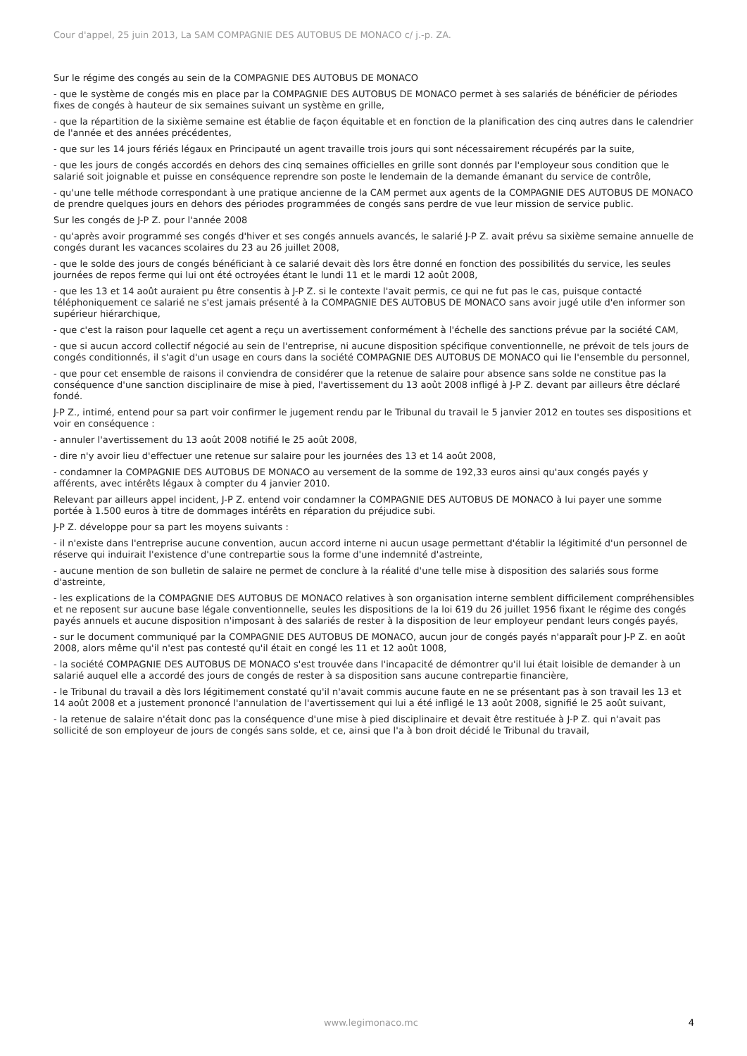Cour d'appel, 25 juin 2013, La SAM COMPAGNIE DES AUTOBUS DE MONACO c/ j.-p. ZA.
Sur le régime des congés au sein de la COMPAGNIE DES AUTOBUS DE MONACO
- que le système de congés mis en place par la COMPAGNIE DES AUTOBUS DE MONACO permet à ses salariés de bénéficier de périodes fixes de congés à hauteur de six semaines suivant un système en grille,
- que la répartition de la sixième semaine est établie de façon équitable et en fonction de la planification des cinq autres dans le calendrier de l'année et des années précédentes,
- que sur les 14 jours fériés légaux en Principauté un agent travaille trois jours qui sont nécessairement récupérés par la suite,
- que les jours de congés accordés en dehors des cinq semaines officielles en grille sont donnés par l'employeur sous condition que le salarié soit joignable et puisse en conséquence reprendre son poste le lendemain de la demande émanant du service de contrôle,
- qu'une telle méthode correspondant à une pratique ancienne de la CAM permet aux agents de la COMPAGNIE DES AUTOBUS DE MONACO de prendre quelques jours en dehors des périodes programmées de congés sans perdre de vue leur mission de service public.
Sur les congés de J-P Z. pour l'année 2008
- qu'après avoir programmé ses congés d'hiver et ses congés annuels avancés, le salarié J-P Z. avait prévu sa sixième semaine annuelle de congés durant les vacances scolaires du 23 au 26 juillet 2008,
- que le solde des jours de congés bénéficiant à ce salarié devait dès lors être donné en fonction des possibilités du service, les seules journées de repos ferme qui lui ont été octroyées étant le lundi 11 et le mardi 12 août 2008,
- que les 13 et 14 août auraient pu être consentis à J-P Z. si le contexte l'avait permis, ce qui ne fut pas le cas, puisque contacté téléphoniquement ce salarié ne s'est jamais présenté à la COMPAGNIE DES AUTOBUS DE MONACO sans avoir jugé utile d'en informer son supérieur hiérarchique,
- que c'est la raison pour laquelle cet agent a reçu un avertissement conformément à l'échelle des sanctions prévue par la société CAM,
- que si aucun accord collectif négocié au sein de l'entreprise, ni aucune disposition spécifique conventionnelle, ne prévoit de tels jours de congés conditionnés, il s'agit d'un usage en cours dans la société COMPAGNIE DES AUTOBUS DE MONACO qui lie l'ensemble du personnel,
- que pour cet ensemble de raisons il conviendra de considérer que la retenue de salaire pour absence sans solde ne constitue pas la conséquence d'une sanction disciplinaire de mise à pied, l'avertissement du 13 août 2008 infligé à J-P Z. devant par ailleurs être déclaré fondé.
J-P Z., intimé, entend pour sa part voir confirmer le jugement rendu par le Tribunal du travail le 5 janvier 2012 en toutes ses dispositions et voir en conséquence :
- annuler l'avertissement du 13 août 2008 notifié le 25 août 2008,
- dire n'y avoir lieu d'effectuer une retenue sur salaire pour les journées des 13 et 14 août 2008,
- condamner la COMPAGNIE DES AUTOBUS DE MONACO au versement de la somme de 192,33 euros ainsi qu'aux congés payés y afférents, avec intérêts légaux à compter du 4 janvier 2010.
Relevant par ailleurs appel incident, J-P Z. entend voir condamner la COMPAGNIE DES AUTOBUS DE MONACO à lui payer une somme portée à 1.500 euros à titre de dommages intérêts en réparation du préjudice subi.
J-P Z. développe pour sa part les moyens suivants :
- il n'existe dans l'entreprise aucune convention, aucun accord interne ni aucun usage permettant d'établir la légitimité d'un personnel de réserve qui induirait l'existence d'une contrepartie sous la forme d'une indemnité d'astreinte,
- aucune mention de son bulletin de salaire ne permet de conclure à la réalité d'une telle mise à disposition des salariés sous forme d'astreinte,
- les explications de la COMPAGNIE DES AUTOBUS DE MONACO relatives à son organisation interne semblent difficilement compréhensibles et ne reposent sur aucune base légale conventionnelle, seules les dispositions de la loi 619 du 26 juillet 1956 fixant le régime des congés payés annuels et aucune disposition n'imposant à des salariés de rester à la disposition de leur employeur pendant leurs congés payés,
- sur le document communiqué par la COMPAGNIE DES AUTOBUS DE MONACO, aucun jour de congés payés n'apparaît pour J-P Z. en août 2008, alors même qu'il n'est pas contesté qu'il était en congé les 11 et 12 août 1008,
- la société COMPAGNIE DES AUTOBUS DE MONACO s'est trouvée dans l'incapacité de démontrer qu'il lui était loisible de demander à un salarié auquel elle a accordé des jours de congés de rester à sa disposition sans aucune contrepartie financière,
- le Tribunal du travail a dès lors légitimement constaté qu'il n'avait commis aucune faute en ne se présentant pas à son travail les 13 et 14 août 2008 et a justement prononcé l'annulation de l'avertissement qui lui a été infligé le 13 août 2008, signifié le 25 août suivant,
- la retenue de salaire n'était donc pas la conséquence d'une mise à pied disciplinaire et devait être restituée à J-P Z. qui n'avait pas sollicité de son employeur de jours de congés sans solde, et ce, ainsi que l'a à bon droit décidé le Tribunal du travail,
www.legimonaco.mc 4